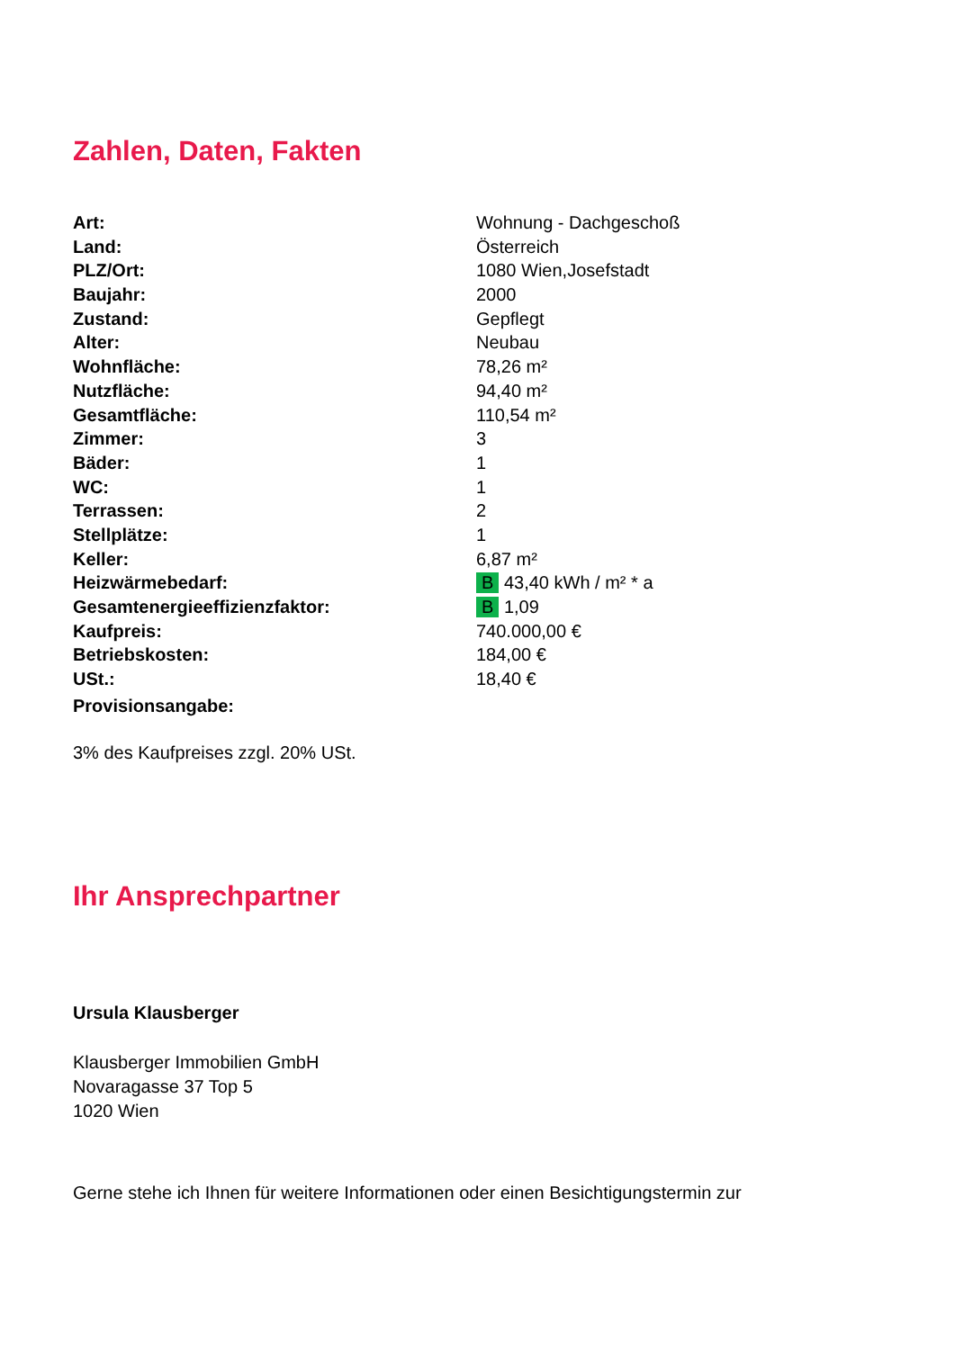Zahlen, Daten, Fakten
| Art: | Wohnung - Dachgeschoß |
| Land: | Österreich |
| PLZ/Ort: | 1080 Wien,Josefstadt |
| Baujahr: | 2000 |
| Zustand: | Gepflegt |
| Alter: | Neubau |
| Wohnfläche: | 78,26 m² |
| Nutzfläche: | 94,40 m² |
| Gesamtfläche: | 110,54 m² |
| Zimmer: | 3 |
| Bäder: | 1 |
| WC: | 1 |
| Terrassen: | 2 |
| Stellplätze: | 1 |
| Keller: | 6,87 m² |
| Heizwärmebedarf: | B 43,40 kWh / m² * a |
| Gesamtenergieeffizienzfaktor: | B 1,09 |
| Kaufpreis: | 740.000,00 € |
| Betriebskosten: | 184,00 € |
| USt.: | 18,40 € |
| Provisionsangabe: | |
3% des Kaufpreises zzgl. 20% USt.
Ihr Ansprechpartner
Ursula Klausberger
Klausberger Immobilien GmbH
Novaragasse 37 Top 5
1020 Wien
Gerne stehe ich Ihnen für weitere Informationen oder einen Besichtigungstermin zur